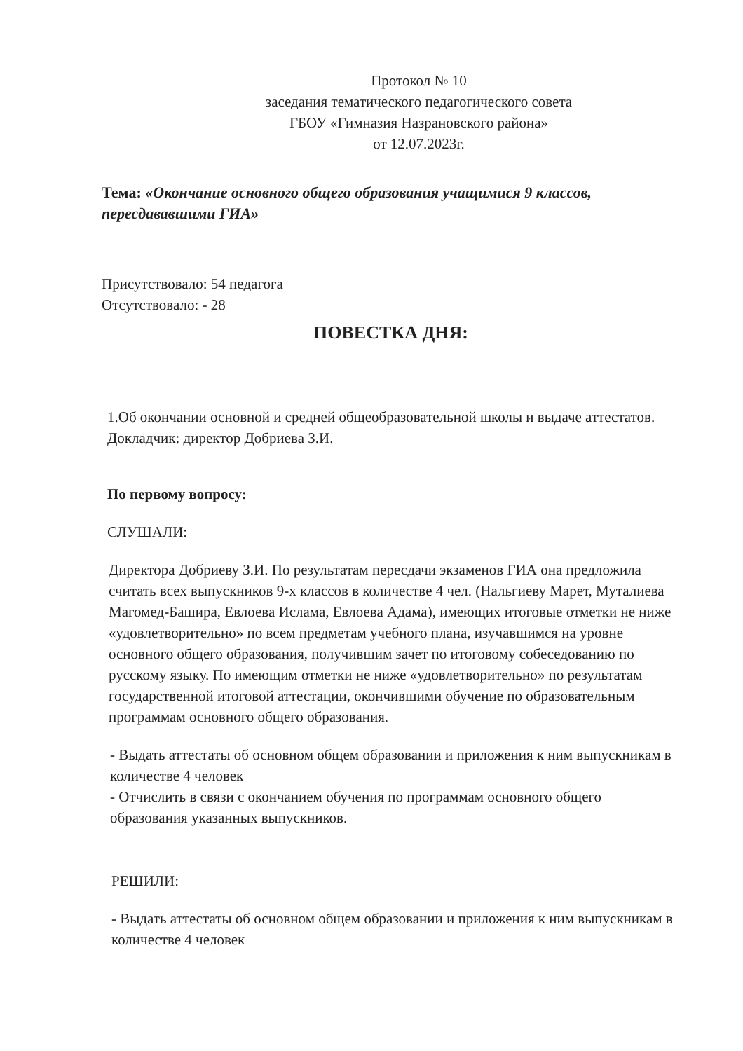Протокол № 10
заседания тематического педагогического совета
ГБОУ «Гимназия Назрановского района»
от 12.07.2023г.
Тема: «Окончание основного общего образования учащимися 9 классов, пересдававшими ГИА»
Присутствовало: 54 педагога
Отсутствовало: - 28
ПОВЕСТКА ДНЯ:
1.Об окончании основной и средней общеобразовательной школы и выдаче аттестатов.
Докладчик: директор Добриева З.И.
По первому вопросу:
СЛУШАЛИ:
Директора Добриеву З.И. По результатам пересдачи экзаменов ГИА она предложила считать всех выпускников 9-х классов в количестве 4 чел. (Нальгиеву Марет, Муталиева Магомед-Башира, Евлоева Ислама, Евлоева Адама), имеющих итоговые отметки не ниже «удовлетворительно» по всем предметам учебного плана, изучавшимся на уровне основного общего образования, получившим зачет по итоговому собеседованию по русскому языку. По имеющим отметки не ниже «удовлетворительно» по результатам государственной итоговой аттестации, окончившими обучение по образовательным программам основного общего образования.
- Выдать аттестаты об основном общем образовании и приложения к ним выпускникам в количестве 4 человек
- Отчислить в связи с окончанием обучения по программам основного общего образования указанных выпускников.
РЕШИЛИ:
- Выдать аттестаты об основном общем образовании и приложения к ним выпускникам в количестве 4 человек